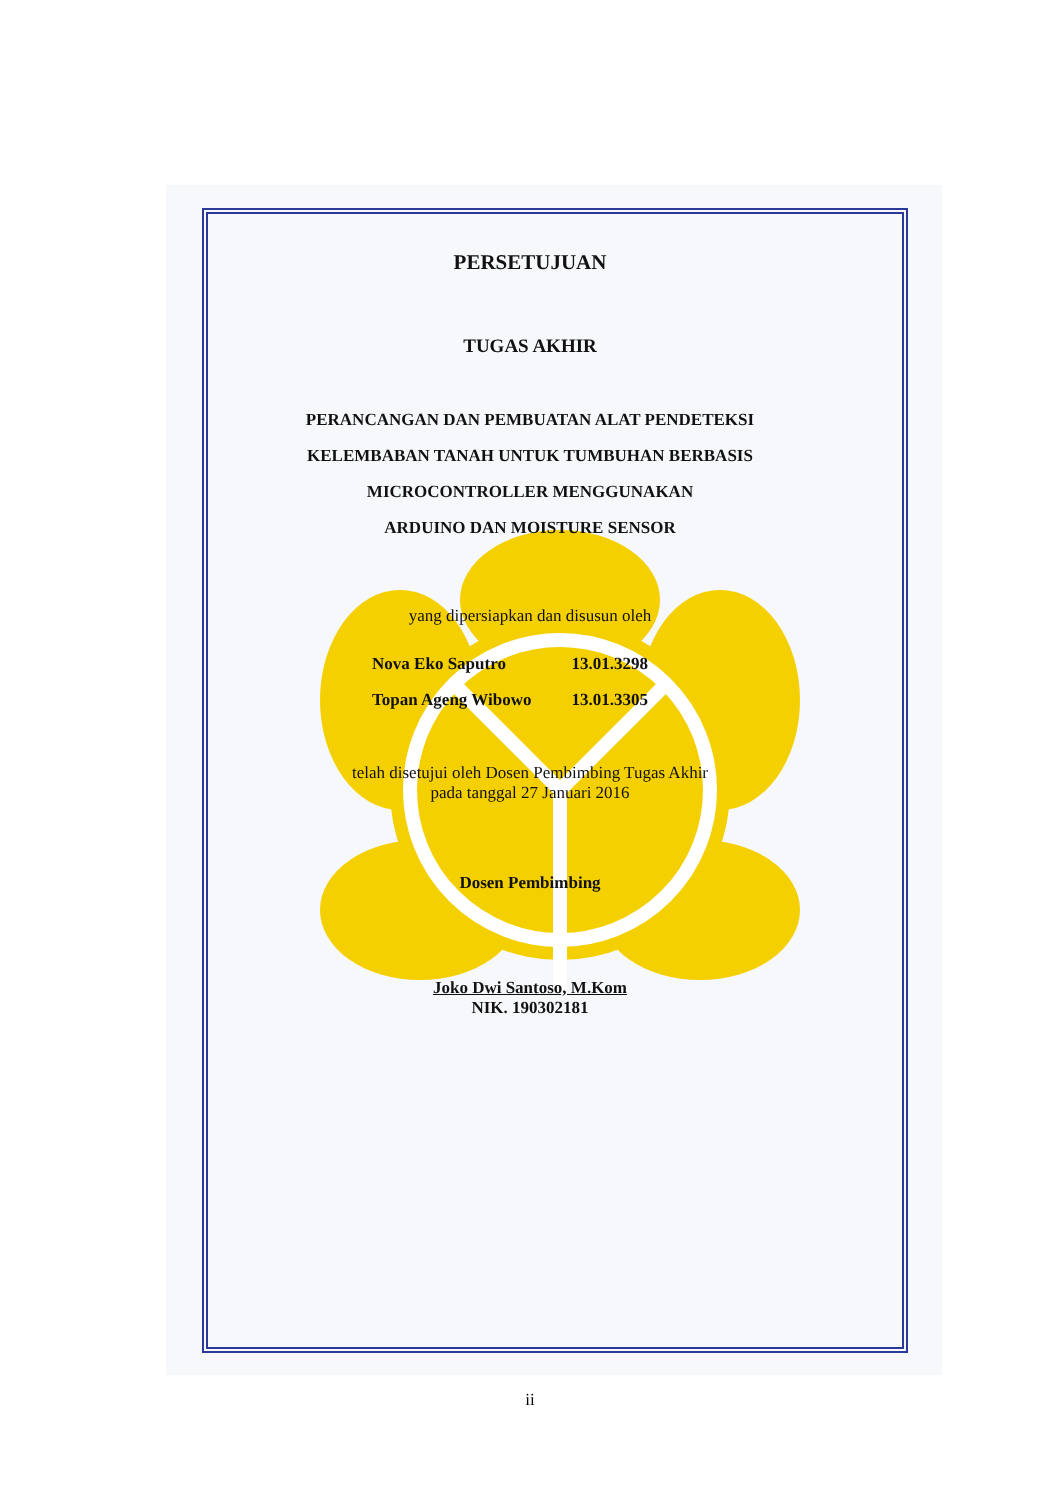PERSETUJUAN
TUGAS AKHIR
PERANCANGAN DAN PEMBUATAN ALAT PENDETEKSI
KELEMBABAN TANAH UNTUK TUMBUHAN BERBASIS
MICROCONTROLLER MENGGUNAKAN
ARDUINO DAN MOISTURE SENSOR
yang dipersiapkan dan disusun oleh
| Nova Eko Saputro | 13.01.3298 |
| Topan Ageng Wibowo | 13.01.3305 |
telah disetujui oleh Dosen Pembimbing Tugas Akhir
pada tanggal 27 Januari 2016
Dosen Pembimbing
Joko Dwi Santoso, M.Kom
NIK. 190302181
ii